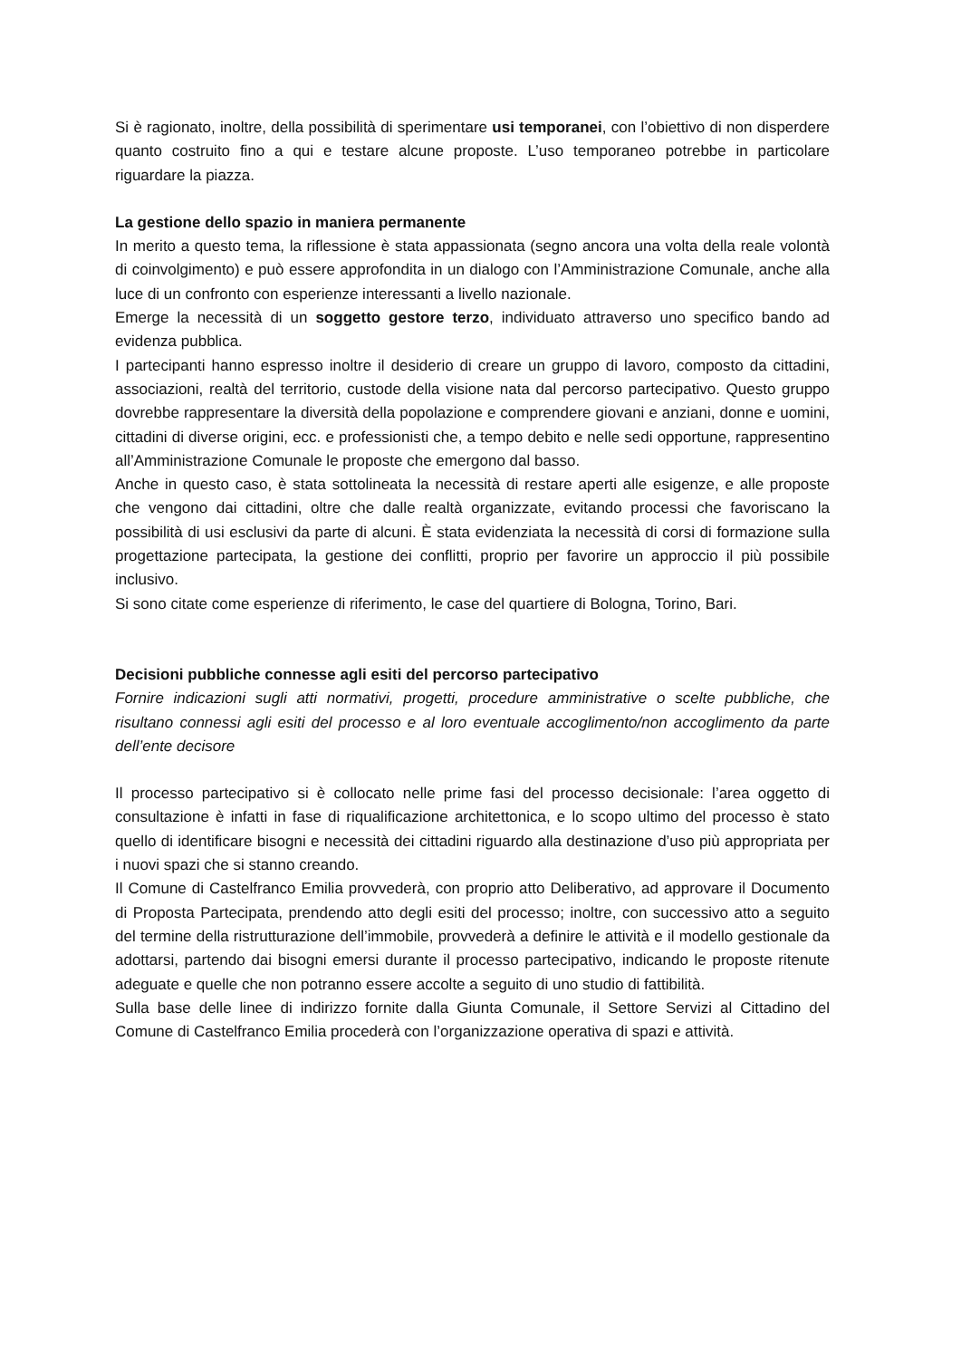Si è ragionato, inoltre, della possibilità di sperimentare usi temporanei, con l’obiettivo di non disperdere quanto costruito fino a qui e testare alcune proposte. L’uso temporaneo potrebbe in particolare riguardare la piazza.
La gestione dello spazio in maniera permanente
In merito a questo tema, la riflessione è stata appassionata (segno ancora una volta della reale volontà di coinvolgimento) e può essere approfondita in un dialogo con l’Amministrazione Comunale, anche alla luce di un confronto con esperienze interessanti a livello nazionale.
Emerge la necessità di un soggetto gestore terzo, individuato attraverso uno specifico bando ad evidenza pubblica.
I partecipanti hanno espresso inoltre il desiderio di creare un gruppo di lavoro, composto da cittadini, associazioni, realtà del territorio, custode della visione nata dal percorso partecipativo. Questo gruppo dovrebbe rappresentare la diversità della popolazione e comprendere giovani e anziani, donne e uomini, cittadini di diverse origini, ecc. e professionisti che, a tempo debito e nelle sedi opportune, rappresentino all’Amministrazione Comunale le proposte che emergono dal basso.
Anche in questo caso, è stata sottolineata la necessità di restare aperti alle esigenze, e alle proposte che vengono dai cittadini, oltre che dalle realtà organizzate, evitando processi che favoriscano la possibilità di usi esclusivi da parte di alcuni. È stata evidenziata la necessità di corsi di formazione sulla progettazione partecipata, la gestione dei conflitti, proprio per favorire un approccio il più possibile inclusivo.
Si sono citate come esperienze di riferimento, le case del quartiere di Bologna, Torino, Bari.
Decisioni pubbliche connesse agli esiti del percorso partecipativo
Fornire indicazioni sugli atti normativi, progetti, procedure amministrative o scelte pubbliche, che risultano connessi agli esiti del processo e al loro eventuale accoglimento/non accoglimento da parte dell’ente decisore
Il processo partecipativo si è collocato nelle prime fasi del processo decisionale: l’area oggetto di consultazione è infatti in fase di riqualificazione architettonica, e lo scopo ultimo del processo è stato quello di identificare bisogni e necessità dei cittadini riguardo alla destinazione d’uso più appropriata per i nuovi spazi che si stanno creando.
Il Comune di Castelfranco Emilia provvederà, con proprio atto Deliberativo, ad approvare il Documento di Proposta Partecipata, prendendo atto degli esiti del processo; inoltre, con successivo atto a seguito del termine della ristrutturazione dell’immobile, provvederà a definire le attività e il modello gestionale da adottarsi, partendo dai bisogni emersi durante il processo partecipativo, indicando le proposte ritenute adeguate e quelle che non potranno essere accolte a seguito di uno studio di fattibilità.
Sulla base delle linee di indirizzo fornite dalla Giunta Comunale, il Settore Servizi al Cittadino del Comune di Castelfranco Emilia procederà con l’organizzazione operativa di spazi e attività.